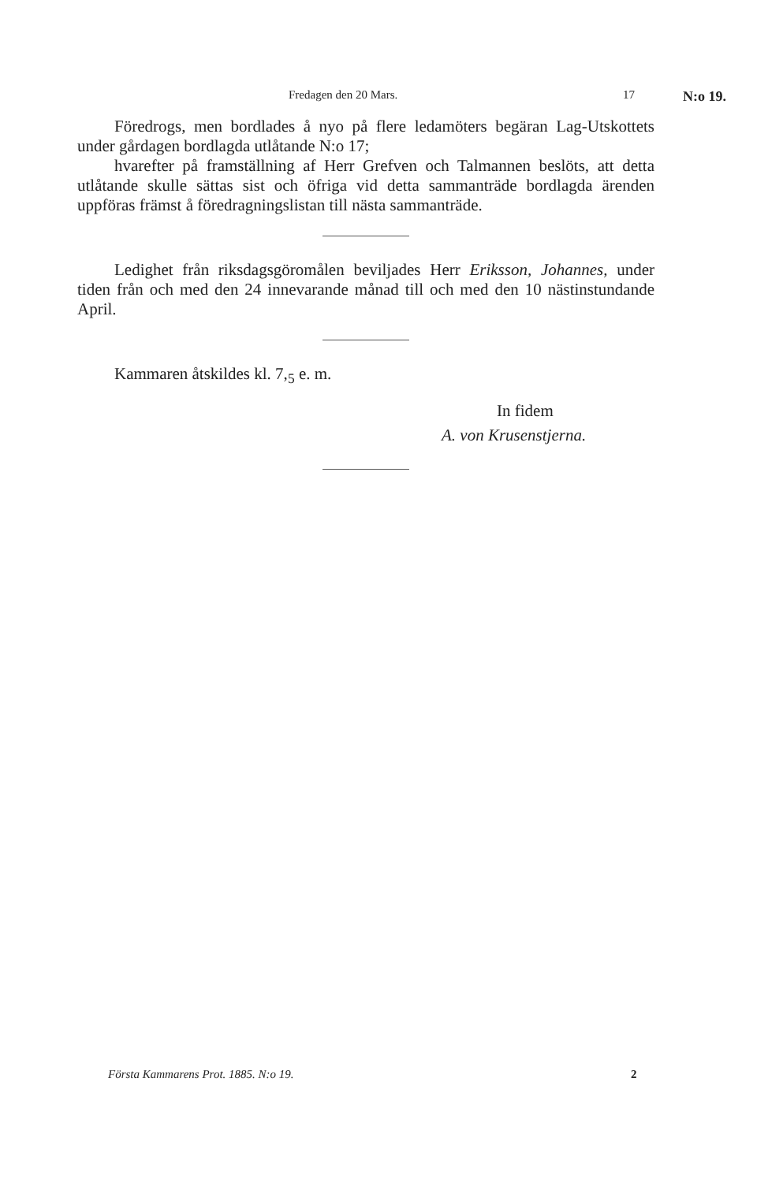Fredagen den 20 Mars. 17 N:o 19.
Föredrogs, men bordlades å nyo på flere ledamöters begäran Lag-Utskottets under gårdagen bordlagda utlåtande N:o 17;
hvarefter på framställning af Herr Grefven och Talmannen beslöts, att detta utlåtande skulle sättas sist och öfriga vid detta sammanträde bordlagda ärenden uppföras främst å föredragningslistan till nästa sammanträde.
Ledighet från riksdagsgöromålen beviljades Herr Eriksson, Johannes, under tiden från och med den 24 innevarande månad till och med den 10 nästinstundande April.
Kammaren åtskildes kl. 7,<sub>5</sub> e. m.
In fidem
A. von Krusenstjerna.
Första Kammarens Prot. 1885. N:o 19. 2